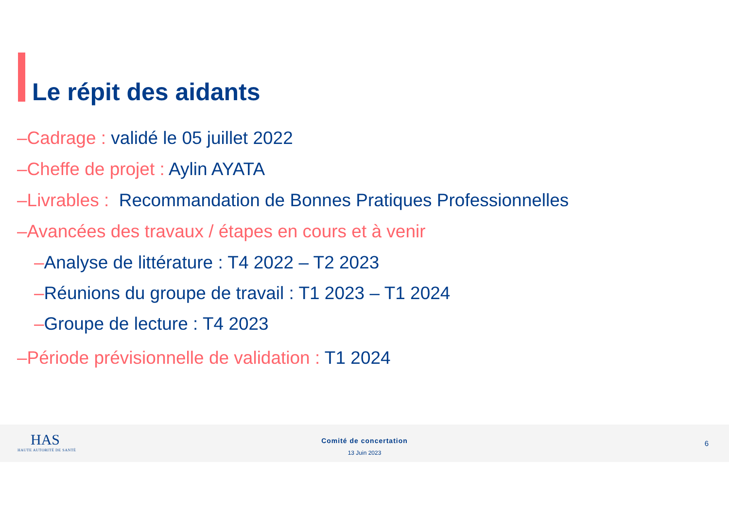Le répit des aidants
–Cadrage : validé le 05 juillet 2022
–Cheffe de projet : Aylin AYATA
–Livrables : Recommandation de Bonnes Pratiques Professionnelles
–Avancées des travaux / étapes en cours et à venir
–Analyse de littérature : T4 2022 – T2 2023
–Réunions du groupe de travail : T1 2023 – T1 2024
–Groupe de lecture : T4 2023
–Période prévisionnelle de validation : T1 2024
HAS
HAUTE AUTORITÉ DE SANTÉ
Comité de concertation
13 Juin 2023
6